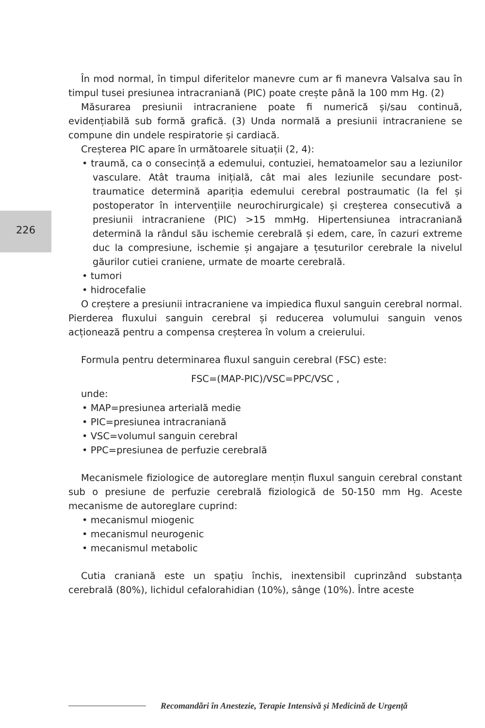226
În mod normal, în timpul diferitelor manevre cum ar fi manevra Valsalva sau în timpul tusei presiunea intracraniană (PIC) poate crește până la 100 mm Hg. (2)
Măsurarea presiunii intracraniene poate fi numerică și/sau continuă, evidențiabilă sub formă grafică. (3) Unda normală a presiunii intracraniene se compune din undele respiratorie și cardiacă.
Creșterea PIC apare în următoarele situații (2, 4):
• traumă, ca o consecință a edemului, contuziei, hematoamelor sau a leziunilor vasculare. Atât trauma inițială, cât mai ales leziunile secundare post-traumatice determină apariția edemului cerebral postraumatic (la fel și postoperator în intervențiile neurochirurgicale) și creșterea consecutivă a presiunii intracraniene (PIC) >15 mmHg. Hipertensiunea intracraniană determină la rândul său ischemie cerebrală și edem, care, în cazuri extreme duc la compresiune, ischemie și angajare a țesuturilor cerebrale la nivelul găurilor cutiei craniene, urmate de moarte cerebrală.
• tumori
• hidrocefalie
O creștere a presiunii intracraniene va impiedica fluxul sanguin cerebral normal. Pierderea fluxului sanguin cerebral și reducerea volumului sanguin venos acționează pentru a compensa creșterea în volum a creierului.
Formula pentru determinarea fluxul sanguin cerebral (FSC) este:
FSC=(MAP-PIC)/VSC=PPC/VSC ,
unde:
• MAP=presiunea arterială medie
• PIC=presiunea intracraniană
• VSC=volumul sanguin cerebral
• PPC=presiunea de perfuzie cerebrală
Mecanismele fiziologice de autoreglare mențin fluxul sanguin cerebral constant sub o presiune de perfuzie cerebrală fiziologică de 50-150 mm Hg. Aceste mecanisme de autoreglare cuprind:
• mecanismul miogenic
• mecanismul neurogenic
• mecanismul metabolic
Cutia craniană este un spațiu închis, inextensibil cuprinzând substanța cerebrală (80%), lichidul cefalorahidian (10%), sânge (10%). Între aceste
Recomandări în Anestezie, Terapie Intensivă și Medicină de Urgență